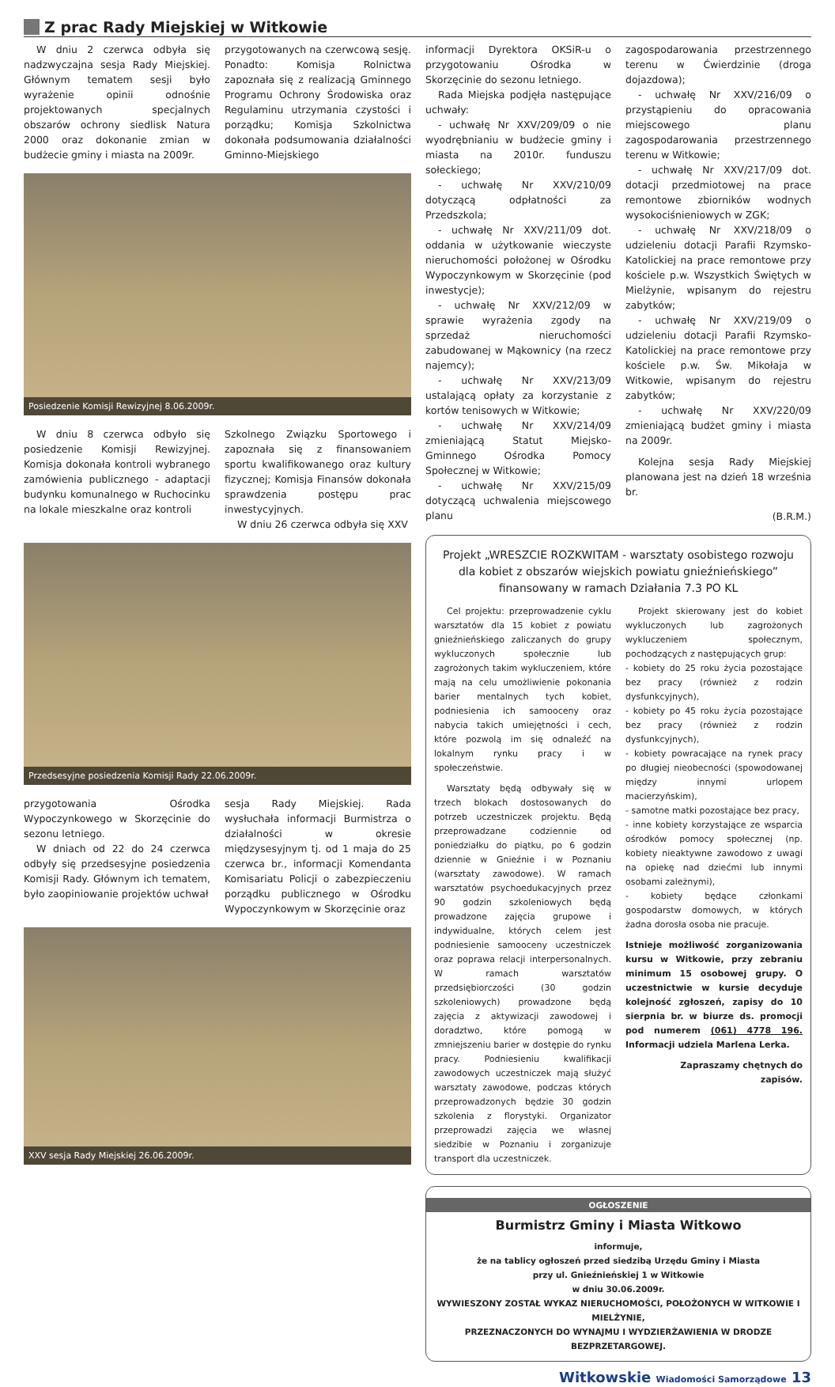Z prac Rady Miejskiej w Witkowie
W dniu 2 czerwca odbyła się nadzwyczajna sesja Rady Miejskiej. Głównym tematem sesji było wyrażenie opinii odnośnie projektowanych specjalnych obszarów ochrony siedlisk Natura 2000 oraz dokonanie zmian w budżecie gminy i miasta na 2009r.
przygotowanych na czerwcową sesję. Ponadto: Komisja Rolnictwa zapoznała się z realizacją Gminnego Programu Ochrony Środowiska oraz Regulaminu utrzymania czystości i porządku; Komisja Szkolnictwa dokonała podsumowania działalności Gminno-Miejskiego
Posiedzenie Komisji Rewizyjnej 8.06.2009r.
W dniu 8 czerwca odbyło się posiedzenie Komisji Rewizyjnej. Komisja dokonała kontroli wybranego zamówienia publicznego - adaptacji budynku komunalnego w Ruchocinku na lokale mieszkalne oraz kontroli
Szkolnego Związku Sportowego i zapoznała się z finansowaniem sportu kwalifikowanego oraz kultury fizycznej; Komisja Finansów dokonała sprawdzenia postępu prac inwestycyjnych.
W dniu 26 czerwca odbyła się XXV
Przedsesyjne posiedzenia Komisji Rady 22.06.2009r.
przygotowania Ośrodka Wypoczynkowego w Skorzęcinie do sezonu letniego.
W dniach od 22 do 24 czerwca odbyły się przedsesyjne posiedzenia Komisji Rady. Głównym ich tematem, było zaopiniowanie projektów uchwał
sesja Rady Miejskiej. Rada wysłuchała informacji Burmistrza o działalności w okresie międzysesyjnym tj. od 1 maja do 25 czerwca br., informacji Komendanta Komisariatu Policji o zabezpieczeniu porządku publicznego w Ośrodku Wypoczynkowym w Skorzęcinie oraz
XXV sesja Rady Miejskiej 26.06.2009r.
informacji Dyrektora OKSiR-u o przygotowaniu Ośrodka w Skorzęcinie do sezonu letniego.
Rada Miejska podjęła następujące uchwały:
- uchwałę Nr XXV/209/09 o nie wyodrębnianiu w budżecie gminy i miasta na 2010r. funduszu sołeckiego;
- uchwałę Nr XXV/210/09 dotyczącą odpłatności za Przedszkola;
- uchwałę Nr XXV/211/09 dot. oddania w użytkowanie wieczyste nieruchomości położonej w Ośrodku Wypoczynkowym w Skorzęcinie (pod inwestycje);
- uchwałę Nr XXV/212/09 w sprawie wyrażenia zgody na sprzedaż nieruchomości zabudowanej w Mąkownicy (na rzecz najemcy);
- uchwałę Nr XXV/213/09 ustalającą opłaty za korzystanie z kortów tenisowych w Witkowie;
- uchwałę Nr XXV/214/09 zmieniającą Statut Miejsko-Gminnego Ośrodka Pomocy Społecznej w Witkowie;
- uchwałę Nr XXV/215/09 dotyczącą uchwalenia miejscowego planu
zagospodarowania przestrzennego terenu w Ćwierdzinie (droga dojazdowa);
- uchwałę Nr XXV/216/09 o przystąpieniu do opracowania miejscowego planu zagospodarowania przestrzennego terenu w Witkowie;
- uchwałę Nr XXV/217/09 dot. dotacji przedmiotowej na prace remontowe zbiorników wodnych wysokociśnieniowych w ZGK;
- uchwałę Nr XXV/218/09 o udzieleniu dotacji Parafii Rzymsko-Katolickiej na prace remontowe przy kościele p.w. Wszystkich Świętych w Mielżynie, wpisanym do rejestru zabytków;
- uchwałę Nr XXV/219/09 o udzieleniu dotacji Parafii Rzymsko-Katolickiej na prace remontowe przy kościele p.w. Św. Mikołaja w Witkowie, wpisanym do rejestru zabytków;
- uchwałę Nr XXV/220/09 zmieniającą budżet gminy i miasta na 2009r.
Kolejna sesja Rady Miejskiej planowana jest na dzień 18 września br.
(B.R.M.)
Projekt „WRESZCIE ROZKWITAM - warsztaty osobistego rozwoju dla kobiet z obszarów wiejskich powiatu gnieźnieńskiego” finansowany w ramach Działania 7.3 PO KL
Cel projektu: przeprowadzenie cyklu warsztatów dla 15 kobiet z powiatu gnieźnieńskiego zaliczanych do grupy wykluczonych społecznie lub zagrożonych takim wykluczeniem, które mają na celu umożliwienie pokonania barier mentalnych tych kobiet, podniesienia ich samooceny oraz nabycia takich umiejętności i cech, które pozwolą im się odnaleźć na lokalnym rynku pracy i w społeczeństwie.
Warsztaty będą odbywały się w trzech blokach dostosowanych do potrzeb uczestniczek projektu. Będą przeprowadzane codziennie od poniedziałku do piątku, po 6 godzin dziennie w Gnieźnie i w Poznaniu (warsztaty zawodowe). W ramach warsztatów psychoedukacyjnych przez 90 godzin szkoleniowych będą prowadzone zajęcia grupowe i indywidualne, których celem jest podniesienie samooceny uczestniczek oraz poprawa relacji interpersonalnych. W ramach warsztatów przedsiębiorczości (30 godzin szkoleniowych) prowadzone będą zajęcia z aktywizacji zawodowej i doradztwo, które pomogą w zmniejszeniu barier w dostępie do rynku pracy. Podniesieniu kwalifikacji zawodowych uczestniczek mają służyć warsztaty zawodowe, podczas których przeprowadzonych będzie 30 godzin szkolenia z florystyki. Organizator przeprowadzi zajęcia we własnej siedzibie w Poznaniu i zorganizuje transport dla uczestniczek.
Projekt skierowany jest do kobiet wykluczonych lub zagrożonych wykluczeniem społecznym, pochodzących z następujących grup:
- kobiety do 25 roku życia pozostające bez pracy (również z rodzin dysfunkcyjnych),
- kobiety po 45 roku życia pozostające bez pracy (również z rodzin dysfunkcyjnych),
- kobiety powracające na rynek pracy po długiej nieobecności (spowodowanej między innymi urlopem macierzyńskim),
- samotne matki pozostające bez pracy,
- inne kobiety korzystające ze wsparcia ośrodków pomocy społecznej (np. kobiety nieaktywne zawodowo z uwagi na opiekę nad dziećmi lub innymi osobami zależnymi),
- kobiety będące członkami gospodarstw domowych, w których żadna dorosła osoba nie pracuje.
Istnieje możliwość zorganizowania kursu w Witkowie, przy zebraniu minimum 15 osobowej grupy. O uczestnictwie w kursie decyduje kolejność zgłoszeń, zapisy do 10 sierpnia br. w biurze ds. promocji pod numerem (061) 4778 196. Informacji udziela Marlena Lerka.
Zapraszamy chętnych do zapisów.
OGŁOSZENIE
Burmistrz Gminy i Miasta Witkowo
informuje,
że na tablicy ogłoszeń przed siedzibą Urzędu Gminy i Miasta
przy ul. Gnieźnieńskiej 1 w Witkowie
w dniu 30.06.2009r.
WYWIESZONY ZOSTAŁ WYKAZ NIERUCHOMOŚCI, POŁOŻONYCH W WITKOWIE I MIELŻYNIE,
PRZEZNACZONYCH DO WYNAJMU I WYDZIERŻAWIENIA W DRODZE BEZPRZETARGOWEJ.
Witkowskie Wiadomości Samorządowe 13